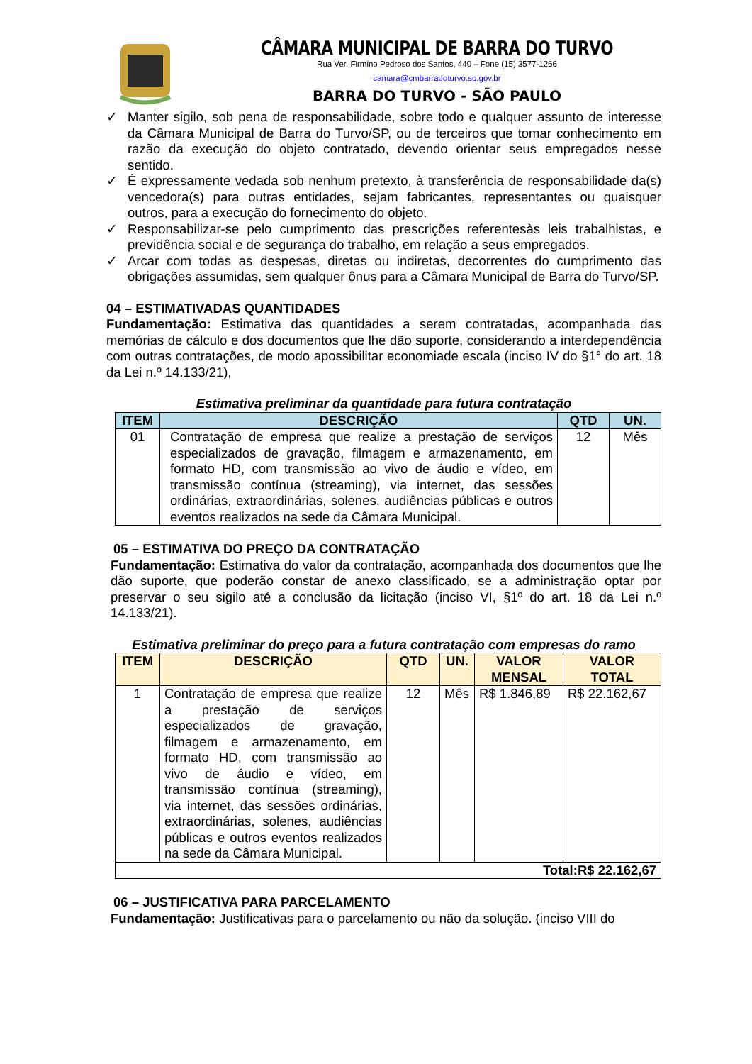CÂMARA MUNICIPAL DE BARRA DO TURVO
Rua Ver. Firmino Pedroso dos Santos, 440 – Fone (15) 3577-1266
camara@cmbarradoturvo.sp.gov.br
BARRA DO TURVO - SÃO PAULO
✓ Manter sigilo, sob pena de responsabilidade, sobre todo e qualquer assunto de interesse da Câmara Municipal de Barra do Turvo/SP, ou de terceiros que tomar conhecimento em razão da execução do objeto contratado, devendo orientar seus empregados nesse sentido.
✓ É expressamente vedada sob nenhum pretexto, à transferência de responsabilidade da(s) vencedora(s) para outras entidades, sejam fabricantes, representantes ou quaisquer outros, para a execução do fornecimento do objeto.
✓ Responsabilizar-se pelo cumprimento das prescrições referentesàs leis trabalhistas, e previdência social e de segurança do trabalho, em relação a seus empregados.
✓ Arcar com todas as despesas, diretas ou indiretas, decorrentes do cumprimento das obrigações assumidas, sem qualquer ônus para a Câmara Municipal de Barra do Turvo/SP.
04 – ESTIMATIVADAS QUANTIDADES
Fundamentação: Estimativa das quantidades a serem contratadas, acompanhada das memórias de cálculo e dos documentos que lhe dão suporte, considerando a interdependência com outras contratações, de modo apossibilitar economiade escala (inciso IV do §1° do art. 18 da Lei n.º 14.133/21),
Estimativa preliminar da quantidade para futura contratação
| ITEM | DESCRIÇÃO | QTD | UN. |
| --- | --- | --- | --- |
| 01 | Contratação de empresa que realize a prestação de serviços especializados de gravação, filmagem e armazenamento, em formato HD, com transmissão ao vivo de áudio e vídeo, em transmissão contínua (streaming), via internet, das sessões ordinárias, extraordinárias, solenes, audiências públicas e outros eventos realizados na sede da Câmara Municipal. | 12 | Mês |
05 – ESTIMATIVA DO PREÇO DA CONTRATAÇÃO
Fundamentação: Estimativa do valor da contratação, acompanhada dos documentos que lhe dão suporte, que poderão constar de anexo classificado, se a administração optar por preservar o seu sigilo até a conclusão da licitação (inciso VI, §1º do art. 18 da Lei n.º 14.133/21).
Estimativa preliminar do preço para a futura contratação com empresas do ramo
| ITEM | DESCRIÇÃO | QTD | UN. | VALOR MENSAL | VALOR TOTAL |
| --- | --- | --- | --- | --- | --- |
| 1 | Contratação de empresa que realize a prestação de serviços especializados de gravação, filmagem e armazenamento, em formato HD, com transmissão ao vivo de áudio e vídeo, em transmissão contínua (streaming), via internet, das sessões ordinárias, extraordinárias, solenes, audiências públicas e outros eventos realizados na sede da Câmara Municipal. | 12 | Mês | R$ 1.846,89 | R$ 22.162,67 |
| Total:R$ 22.162,67 | | | | | |
06 – JUSTIFICATIVA PARA PARCELAMENTO
Fundamentação: Justificativas para o parcelamento ou não da solução. (inciso VIII do